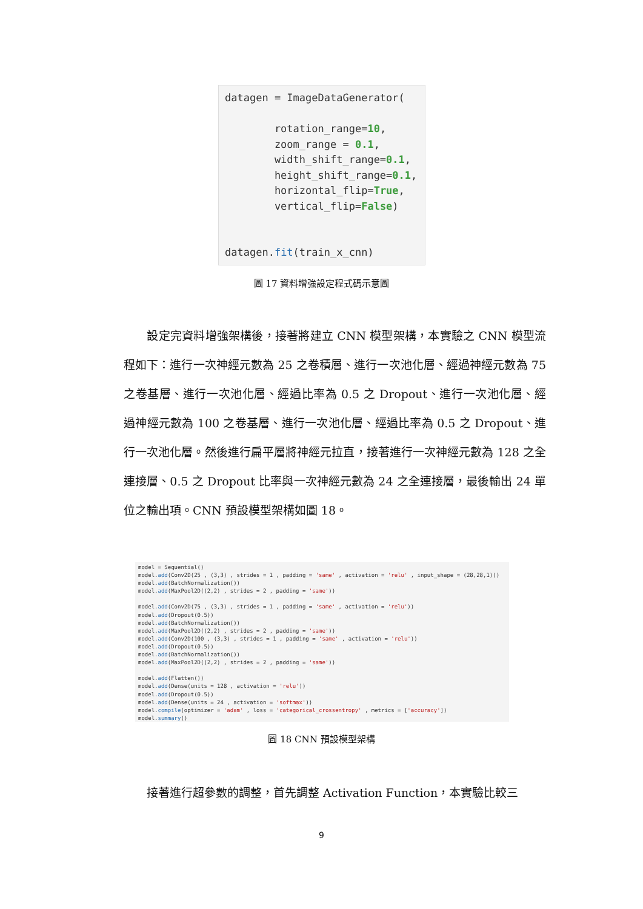datagen = ImageDataGenerator( rotation_range=10, zoom_range = 0.1, width_shift_range=0.1, height_shift_range=0.1, horizontal_flip=True, vertical_flip=False) datagen.fit(train_x_cnn)
圖 17 資料增強設定程式碼示意圖
　　設定完資料增強架構後，接著將建立 CNN 模型架構，本實驗之 CNN 模型流程如下：進行一次神經元數為 25 之卷積層、進行一次池化層、經過神經元數為 75 之卷基層、進行一次池化層、經過比率為 0.5 之 Dropout、進行一次池化層、經過神經元數為 100 之卷基層、進行一次池化層、經過比率為 0.5 之 Dropout、進行一次池化層。然後進行扁平層將神經元拉直，接著進行一次神經元數為 128 之全連接層、0.5 之 Dropout 比率與一次神經元數為 24 之全連接層，最後輸出 24 單位之輸出項。CNN 預設模型架構如圖 18。
model = Sequential() model.add(Conv2D(25 , (3,3) , strides = 1 , padding = 'same' , activation = 'relu' , input_shape = (28,28,1))) model.add(BatchNormalization()) model.add(MaxPool2D((2,2) , strides = 2 , padding = 'same')) model.add(Conv2D(75 , (3,3) , strides = 1 , padding = 'same' , activation = 'relu')) model.add(Dropout(0.5)) model.add(BatchNormalization()) model.add(MaxPool2D((2,2) , strides = 2 , padding = 'same')) model.add(Conv2D(100 , (3,3) , strides = 1 , padding = 'same' , activation = 'relu')) model.add(Dropout(0.5)) model.add(BatchNormalization()) model.add(MaxPool2D((2,2) , strides = 2 , padding = 'same')) model.add(Flatten()) model.add(Dense(units = 128 , activation = 'relu')) model.add(Dropout(0.5)) model.add(Dense(units = 24 , activation = 'softmax')) model.compile(optimizer = 'adam' , loss = 'categorical_crossentropy' , metrics = ['accuracy']) model.summary()
圖 18 CNN 預設模型架構
　　接著進行超參數的調整，首先調整 Activation Function，本實驗比較三
9